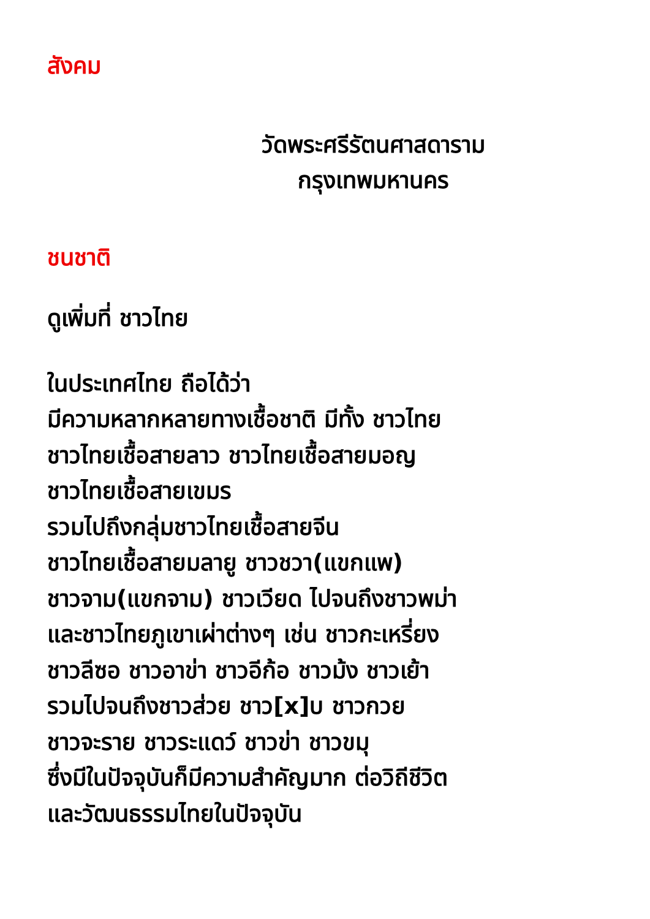สังคม
วัดพระศรีรัตนศาสดาราม
กรุงเทพมหานคร
ชนชาติ
ดูเพิ่มที่ ชาวไทย
ในประเทศไทย ถือได้ว่า
มีความหลากหลายทางเชื้อชาติ มีทั้ง ชาวไทย
ชาวไทยเชื้อสายลาว ชาวไทยเชื้อสายมอญ
ชาวไทยเชื้อสายเขมร
รวมไปถึงกลุ่มชาวไทยเชื้อสายจีน
ชาวไทยเชื้อสายมลายู ชาวชวา(แขกแพ)
ชาวจาม(แขกจาม) ชาวเวียด ไปจนถึงชาวพม่า
และชาวไทยภูเขาเผ่าต่างๆ เช่น ชาวกะเหรี่ยง
ชาวลีซอ ชาวอาข่า ชาวอีก้อ ชาวม้ง ชาวเย้า
รวมไปจนถึงชาวส่วย ชาว[x]บ ชาวกวย
ชาวจะราย ชาวระแดว์ ชาวข่า ชาวขมุ
ซึ่งมีในปัจจุบันก็มีความสำคัญมาก ต่อวิถีชีวิต
และวัฒนธรรมไทยในปัจจุบัน